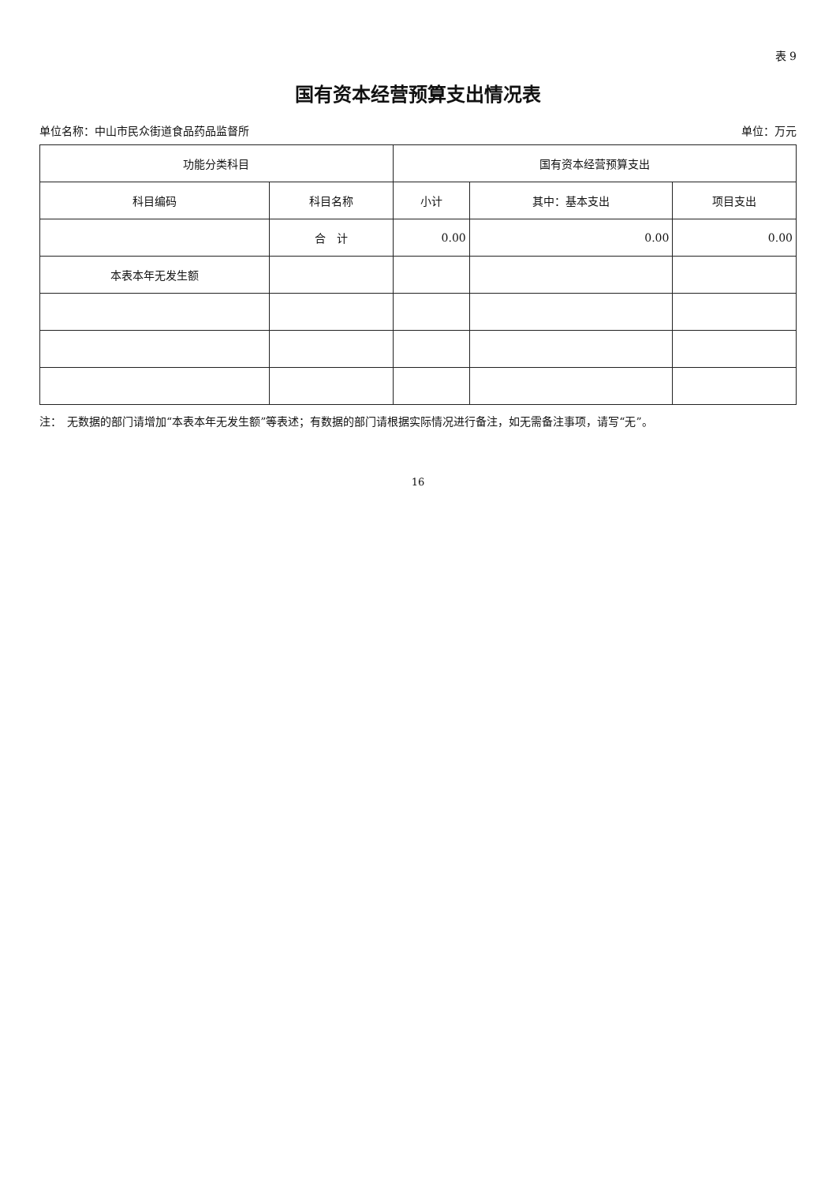表 9
国有资本经营预算支出情况表
单位名称：中山市民众街道食品药品监督所 单位：万元
| 功能分类科目 | | 国有资本经营预算支出 | | |
| --- | --- | --- | --- | --- |
| 科目编码 | 科目名称 | 小计 | 其中：基本支出 | 项目支出 |
| | 合 计 | 0.00 | 0.00 | 0.00 |
| 本表本年无发生额 | | | | |
注：　无数据的部门请增加“本表本年无发生额”等表述；有数据的部门请根据实际情况进行备注，如无需备注事项，请写“无”。
16